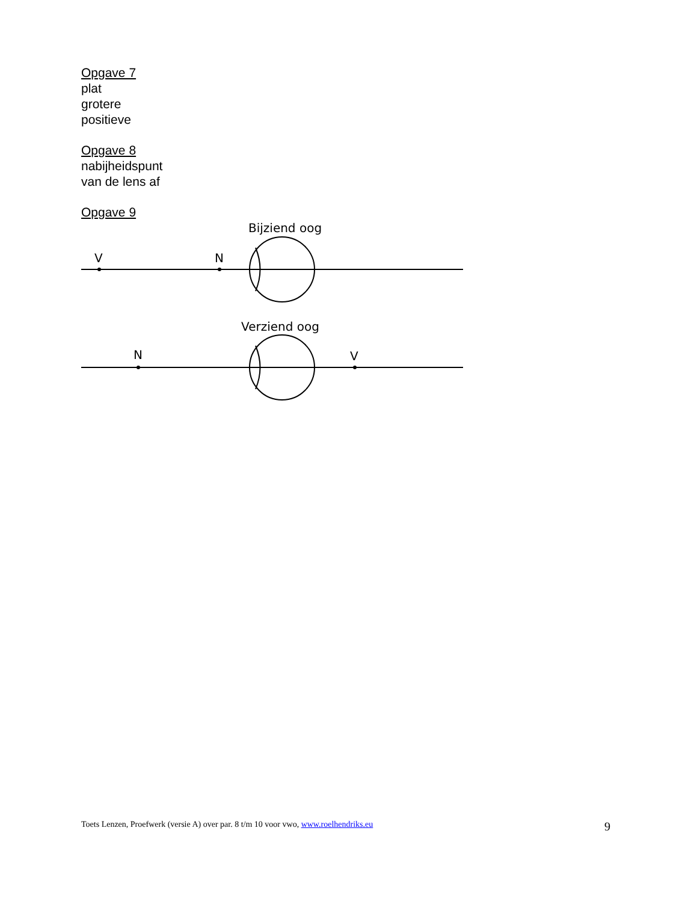Opgave 7
plat
grotere
positieve
Opgave 8
nabijheidspunt
van de lens af
Opgave 9
Bijziend oog
V
N
Verziend oog
N
V
Toets Lenzen, Proefwerk (versie A) over par. 8 t/m 10 voor vwo, www.roelhendriks.eu 9